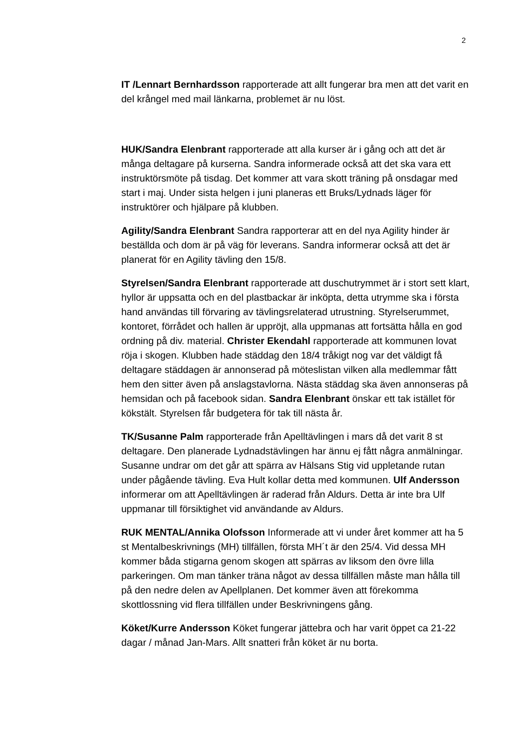2
IT /Lennart Bernhardsson rapporterade att allt fungerar bra men att det varit en del krångel med mail länkarna, problemet är nu löst.
HUK/Sandra Elenbrant rapporterade att alla kurser är i gång och att det är många deltagare på kurserna. Sandra informerade också att det ska vara ett instruktörsmöte på tisdag. Det kommer att vara skott träning på onsdagar med start i maj. Under sista helgen i juni planeras ett Bruks/Lydnads läger för instruktörer och hjälpare på klubben.
Agility/Sandra Elenbrant Sandra rapporterar att en del nya Agility hinder är beställda och dom är på väg för leverans. Sandra informerar också att det är planerat för en Agility tävling den 15/8.
Styrelsen/Sandra Elenbrant rapporterade att duschutrymmet är i stort sett klart, hyllor är uppsatta och en del plastbackar är inköpta, detta utrymme ska i första hand användas till förvaring av tävlingsrelaterad utrustning. Styrelserummet, kontoret, förrådet och hallen är uppröjt, alla uppmanas att fortsätta hålla en god ordning på div. material. Christer Ekendahl rapporterade att kommunen lovat röja i skogen. Klubben hade städdag den 18/4 tråkigt nog var det väldigt få deltagare städdagen är annonserad på möteslistan vilken alla medlemmar fått hem den sitter även på anslagstavlorna. Nästa städdag ska även annonseras på hemsidan och på facebook sidan. Sandra Elenbrant önskar ett tak istället för kökstält. Styrelsen får budgetera för tak till nästa år.
TK/Susanne Palm rapporterade från Apelltävlingen i mars då det varit 8 st deltagare. Den planerade Lydnadstävlingen har ännu ej fått några anmälningar. Susanne undrar om det går att spärra av Hälsans Stig vid uppletande rutan under pågående tävling. Eva Hult kollar detta med kommunen. Ulf Andersson informerar om att Apelltävlingen är raderad från Aldurs. Detta är inte bra Ulf uppmanar till försiktighet vid användande av Aldurs.
RUK MENTAL/Annika Olofsson Informerade att vi under året kommer att ha 5 st Mentalbeskrivnings (MH) tillfällen, första MH´t är den 25/4. Vid dessa MH kommer båda stigarna genom skogen att spärras av liksom den övre lilla parkeringen. Om man tänker träna något av dessa tillfällen måste man hålla till på den nedre delen av Apellplanen. Det kommer även att förekomma skottlossning vid flera tillfällen under Beskrivningens gång.
Köket/Kurre Andersson Köket fungerar jättebra och har varit öppet ca 21-22 dagar / månad Jan-Mars. Allt snatteri från köket är nu borta.